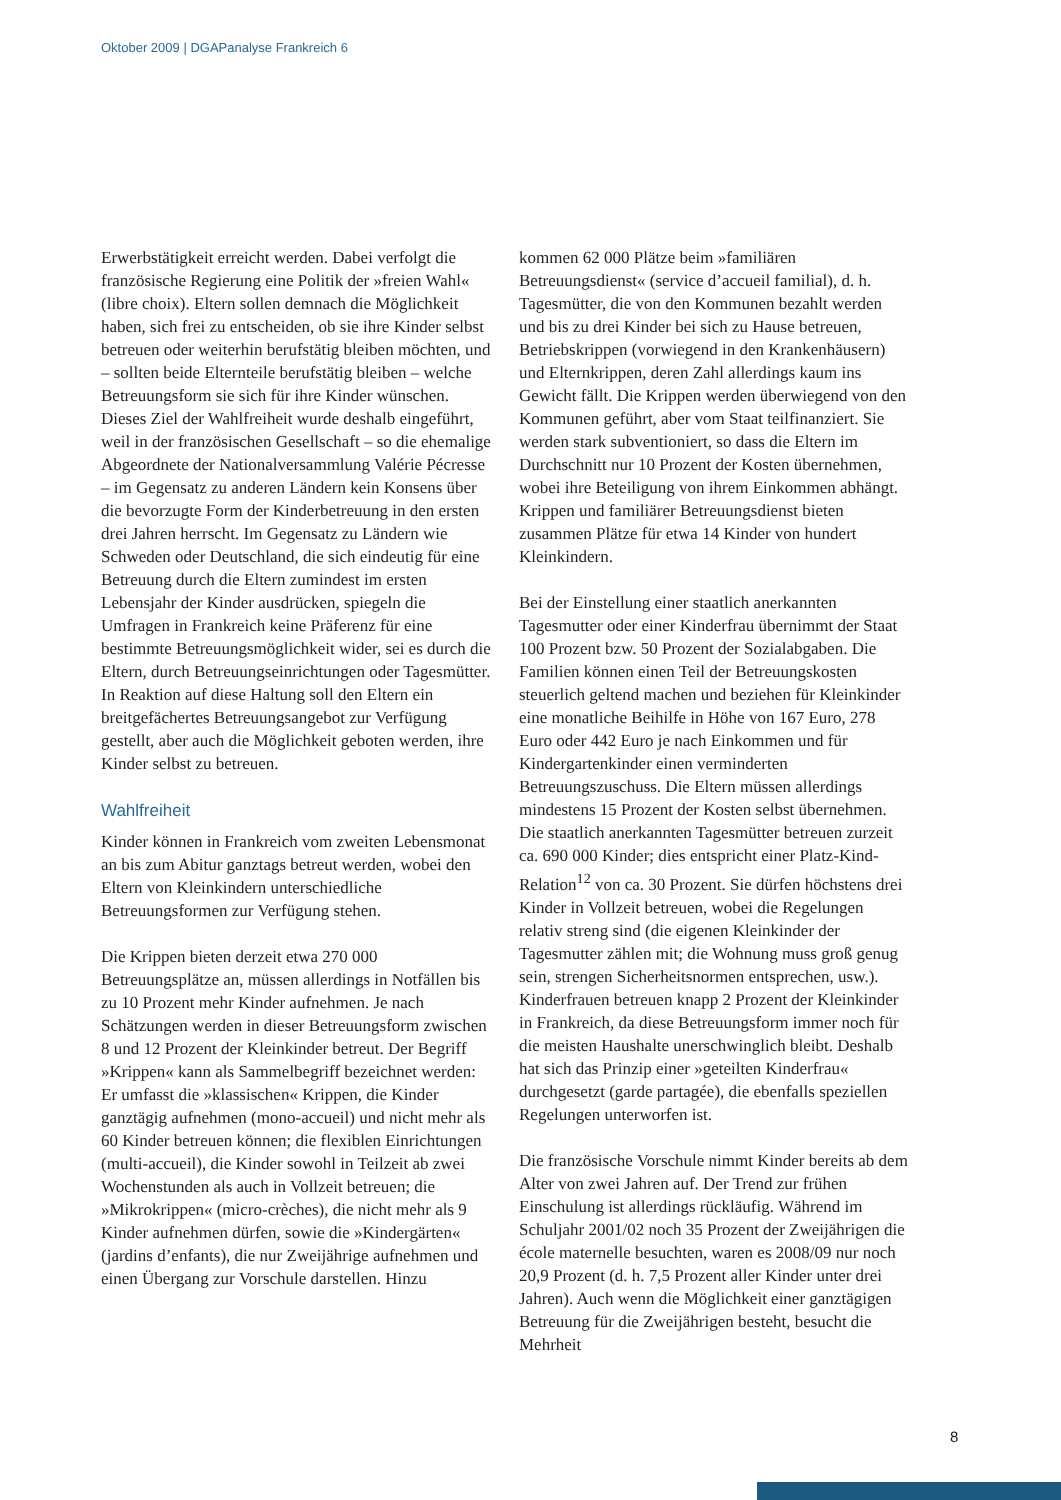Oktober 2009 | DGAPanalyse Frankreich 6
Erwerbstätigkeit erreicht werden. Dabei verfolgt die französische Regierung eine Politik der »freien Wahl« (libre choix). Eltern sollen demnach die Möglichkeit haben, sich frei zu entscheiden, ob sie ihre Kinder selbst betreuen oder weiterhin berufstätig bleiben möchten, und – sollten beide Elternteile berufstätig bleiben – welche Betreuungsform sie sich für ihre Kinder wünschen. Dieses Ziel der Wahlfreiheit wurde deshalb eingeführt, weil in der französischen Gesellschaft – so die ehemalige Abgeordnete der Nationalversammlung Valérie Pécresse – im Gegensatz zu anderen Ländern kein Konsens über die bevorzugte Form der Kinderbetreuung in den ersten drei Jahren herrscht. Im Gegensatz zu Ländern wie Schweden oder Deutschland, die sich eindeutig für eine Betreuung durch die Eltern zumindest im ersten Lebensjahr der Kinder ausdrücken, spiegeln die Umfragen in Frankreich keine Präferenz für eine bestimmte Betreuungsmöglichkeit wider, sei es durch die Eltern, durch Betreuungseinrichtungen oder Tagesmütter. In Reaktion auf diese Haltung soll den Eltern ein breitgefächertes Betreuungsangebot zur Verfügung gestellt, aber auch die Möglichkeit geboten werden, ihre Kinder selbst zu betreuen.
Wahlfreiheit
Kinder können in Frankreich vom zweiten Lebensmonat an bis zum Abitur ganztags betreut werden, wobei den Eltern von Kleinkindern unterschiedliche Betreuungsformen zur Verfügung stehen.
Die Krippen bieten derzeit etwa 270 000 Betreuungsplätze an, müssen allerdings in Notfällen bis zu 10 Prozent mehr Kinder aufnehmen. Je nach Schätzungen werden in dieser Betreuungsform zwischen 8 und 12 Prozent der Kleinkinder betreut. Der Begriff »Krippen« kann als Sammelbegriff bezeichnet werden: Er umfasst die »klassischen« Krippen, die Kinder ganztägig aufnehmen (mono-accueil) und nicht mehr als 60 Kinder betreuen können; die flexiblen Einrichtungen (multi-accueil), die Kinder sowohl in Teilzeit ab zwei Wochenstunden als auch in Vollzeit betreuen; die »Mikrokrippen« (micro-crèches), die nicht mehr als 9 Kinder aufnehmen dürfen, sowie die »Kindergärten« (jardins d’enfants), die nur Zweijährige aufnehmen und einen Übergang zur Vorschule darstellen. Hinzu
kommen 62 000 Plätze beim »familiären Betreuungsdienst« (service d’accueil familial), d. h. Tagesmütter, die von den Kommunen bezahlt werden und bis zu drei Kinder bei sich zu Hause betreuen, Betriebskrippen (vorwiegend in den Krankenhäusern) und Elternkrippen, deren Zahl allerdings kaum ins Gewicht fällt. Die Krippen werden überwiegend von den Kommunen geführt, aber vom Staat teilfinanziert. Sie werden stark subventioniert, so dass die Eltern im Durchschnitt nur 10 Prozent der Kosten übernehmen, wobei ihre Beteiligung von ihrem Einkommen abhängt. Krippen und familiärer Betreuungsdienst bieten zusammen Plätze für etwa 14 Kinder von hundert Kleinkindern.
Bei der Einstellung einer staatlich anerkannten Tagesmutter oder einer Kinderfrau übernimmt der Staat 100 Prozent bzw. 50 Prozent der Sozialabgaben. Die Familien können einen Teil der Betreuungskosten steuerlich geltend machen und beziehen für Kleinkinder eine monatliche Beihilfe in Höhe von 167 Euro, 278 Euro oder 442 Euro je nach Einkommen und für Kindergartenkinder einen verminderten Betreuungszuschuss. Die Eltern müssen allerdings mindestens 15 Prozent der Kosten selbst übernehmen. Die staatlich anerkannten Tagesmütter betreuen zurzeit ca. 690 000 Kinder; dies entspricht einer Platz-Kind-Relation<sup>12</sup> von ca. 30 Prozent. Sie dürfen höchstens drei Kinder in Vollzeit betreuen, wobei die Regelungen relativ streng sind (die eigenen Kleinkinder der Tagesmutter zählen mit; die Wohnung muss groß genug sein, strengen Sicherheitsnormen entsprechen, usw.). Kinderfrauen betreuen knapp 2 Prozent der Kleinkinder in Frankreich, da diese Betreuungsform immer noch für die meisten Haushalte unerschwinglich bleibt. Deshalb hat sich das Prinzip einer »geteilten Kinderfrau« durchgesetzt (garde partagée), die ebenfalls speziellen Regelungen unterworfen ist.
Die französische Vorschule nimmt Kinder bereits ab dem Alter von zwei Jahren auf. Der Trend zur frühen Einschulung ist allerdings rückläufig. Während im Schuljahr 2001/02 noch 35 Prozent der Zweijährigen die école maternelle besuchten, waren es 2008/09 nur noch 20,9 Prozent (d. h. 7,5 Prozent aller Kinder unter drei Jahren). Auch wenn die Möglichkeit einer ganztägigen Betreuung für die Zweijährigen besteht, besucht die Mehrheit
8